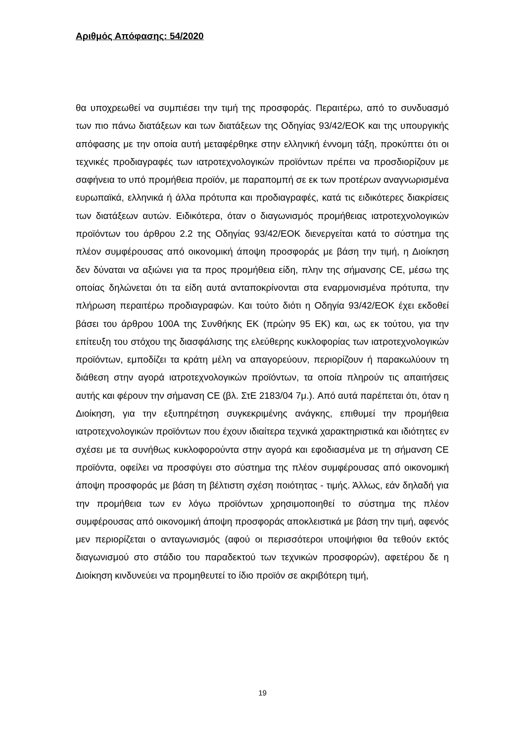Αριθμός Απόφασης: 54/2020
θα υποχρεωθεί να συμπιέσει την τιμή της προσφοράς. Περαιτέρω, από το συνδυασμό των πιο πάνω διατάξεων και των διατάξεων της Οδηγίας 93/42/ΕΟΚ και της υπουργικής απόφασης με την οποία αυτή μεταφέρθηκε στην ελληνική έννομη τάξη, προκύπτει ότι οι τεχνικές προδιαγραφές των ιατροτεχνολογικών προϊόντων πρέπει να προσδιορίζουν με σαφήνεια το υπό προμήθεια προϊόν, με παραπομπή σε εκ των προτέρων αναγνωρισμένα ευρωπαϊκά, ελληνικά ή άλλα πρότυπα και προδιαγραφές, κατά τις ειδικότερες διακρίσεις των διατάξεων αυτών. Ειδικότερα, όταν ο διαγωνισμός προμήθειας ιατροτεχνολογικών προϊόντων του άρθρου 2.2 της Οδηγίας 93/42/ΕΟΚ διενεργείται κατά το σύστημα της πλέον συμφέρουσας από οικονομική άποψη προσφοράς με βάση την τιμή, η Διοίκηση δεν δύναται να αξιώνει για τα προς προμήθεια είδη, πλην της σήμανσης CE, μέσω της οποίας δηλώνεται ότι τα είδη αυτά ανταποκρίνονται στα εναρμονισμένα πρότυπα, την πλήρωση περαιτέρω προδιαγραφών. Και τούτο διότι η Οδηγία 93/42/ΕΟΚ έχει εκδοθεί βάσει του άρθρου 100Α της Συνθήκης ΕΚ (πρώην 95 ΕΚ) και, ως εκ τούτου, για την επίτευξη του στόχου της διασφάλισης της ελεύθερης κυκλοφορίας των ιατροτεχνολογικών προϊόντων, εμποδίζει τα κράτη μέλη να απαγορεύουν, περιορίζουν ή παρακωλύουν τη διάθεση στην αγορά ιατροτεχνολογικών προϊόντων, τα οποία πληρούν τις απαιτήσεις αυτής και φέρουν την σήμανση CE (βλ. ΣτΕ 2183/04 7μ.). Από αυτά παρέπεται ότι, όταν η Διοίκηση, για την εξυπηρέτηση συγκεκριμένης ανάγκης, επιθυμεί την προμήθεια ιατροτεχνολογικών προϊόντων που έχουν ιδιαίτερα τεχνικά χαρακτηριστικά και ιδιότητες εν σχέσει με τα συνήθως κυκλοφορούντα στην αγορά και εφοδιασμένα με τη σήμανση CE προϊόντα, οφείλει να προσφύγει στο σύστημα της πλέον συμφέρουσας από οικονομική άποψη προσφοράς με βάση τη βέλτιστη σχέση ποιότητας - τιμής. Άλλως, εάν δηλαδή για την προμήθεια των εν λόγω προϊόντων χρησιμοποιηθεί το σύστημα της πλέον συμφέρουσας από οικονομική άποψη προσφοράς αποκλειστικά με βάση την τιμή, αφενός μεν περιορίζεται ο ανταγωνισμός (αφού οι περισσότεροι υποψήφιοι θα τεθούν εκτός διαγωνισμού στο στάδιο του παραδεκτού των τεχνικών προσφορών), αφετέρου δε η Διοίκηση κινδυνεύει να προμηθευτεί το ίδιο προϊόν σε ακριβότερη τιμή,
19